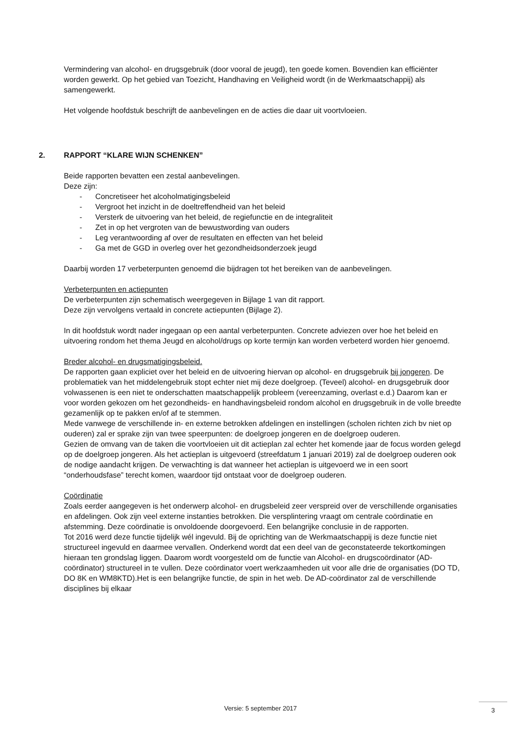Vermindering van alcohol- en drugsgebruik (door vooral de jeugd), ten goede komen. Bovendien kan efficiënter worden gewerkt. Op het gebied van Toezicht, Handhaving en Veiligheid wordt (in de Werkmaatschappij) als samengewerkt.
Het volgende hoofdstuk beschrijft de aanbevelingen en de acties die daar uit voortvloeien.
2. RAPPORT “KLARE WIJN SCHENKEN”
Beide rapporten bevatten een zestal aanbevelingen.
Deze zijn:
- Concretiseer het alcoholmatigingsbeleid
- Vergroot het inzicht in de doeltreffendheid van het beleid
- Versterk de uitvoering van het beleid, de regiefunctie en de integraliteit
- Zet in op het vergroten van de bewustwording van ouders
- Leg verantwoording af over de resultaten en effecten van het beleid
- Ga met de GGD in overleg over het gezondheidsonderzoek jeugd
Daarbij worden 17 verbeterpunten genoemd die bijdragen tot het bereiken van de aanbevelingen.
Verbeterpunten en actiepunten
De verbeterpunten zijn schematisch weergegeven in Bijlage 1 van dit rapport.
Deze zijn vervolgens vertaald in concrete actiepunten (Bijlage 2).
In dit hoofdstuk wordt nader ingegaan op een aantal verbeterpunten. Concrete adviezen over hoe het beleid en uitvoering rondom het thema Jeugd en alcohol/drugs op korte termijn kan worden verbeterd worden hier genoemd.
Breder alcohol- en drugsmatigingsbeleid.
De rapporten gaan expliciet over het beleid en de uitvoering hiervan op alcohol- en drugsgebruik bij jongeren. De problematiek van het middelengebruik stopt echter niet mij deze doelgroep. (Teveel) alcohol- en drugsgebruik door volwassenen is een niet te onderschatten maatschappelijk probleem (vereenzaming, overlast e.d.) Daarom kan er voor worden gekozen om het gezondheids- en handhavingsbeleid rondom alcohol en drugsgebruik in de volle breedte gezamenlijk op te pakken en/of af te stemmen.
Mede vanwege de verschillende in- en externe betrokken afdelingen en instellingen (scholen richten zich bv niet op ouderen) zal er sprake zijn van twee speerpunten: de doelgroep jongeren en de doelgroep ouderen.
Gezien de omvang van de taken die voortvloeien uit dit actieplan zal echter het komende jaar de focus worden gelegd op de doelgroep jongeren. Als het actieplan is uitgevoerd (streefdatum 1 januari 2019) zal de doelgroep ouderen ook de nodige aandacht krijgen. De verwachting is dat wanneer het actieplan is uitgevoerd we in een soort “onderhoudsfase” terecht komen, waardoor tijd ontstaat voor de doelgroep ouderen.
Coördinatie
Zoals eerder aangegeven is het onderwerp alcohol- en drugsbeleid zeer verspreid over de verschillende organisaties en afdelingen. Ook zijn veel externe instanties betrokken. Die versplintering vraagt om centrale coördinatie en afstemming. Deze coördinatie is onvoldoende doorgevoerd. Een belangrijke conclusie in de rapporten.
Tot 2016 werd deze functie tijdelijk wél ingevuld. Bij de oprichting van de Werkmaatschappij is deze functie niet structureel ingevuld en daarmee vervallen. Onderkend wordt dat een deel van de geconstateerde tekortkomingen hieraan ten grondslag liggen. Daarom wordt voorgesteld om de functie van Alcohol- en drugscoördinator (AD-coördinator) structureel in te vullen. Deze coördinator voert werkzaamheden uit voor alle drie de organisaties (DO TD, DO 8K en WM8KTD).Het is een belangrijke functie, de spin in het web. De AD-coördinator zal de verschillende disciplines bij elkaar
Versie: 5 september 2017 3